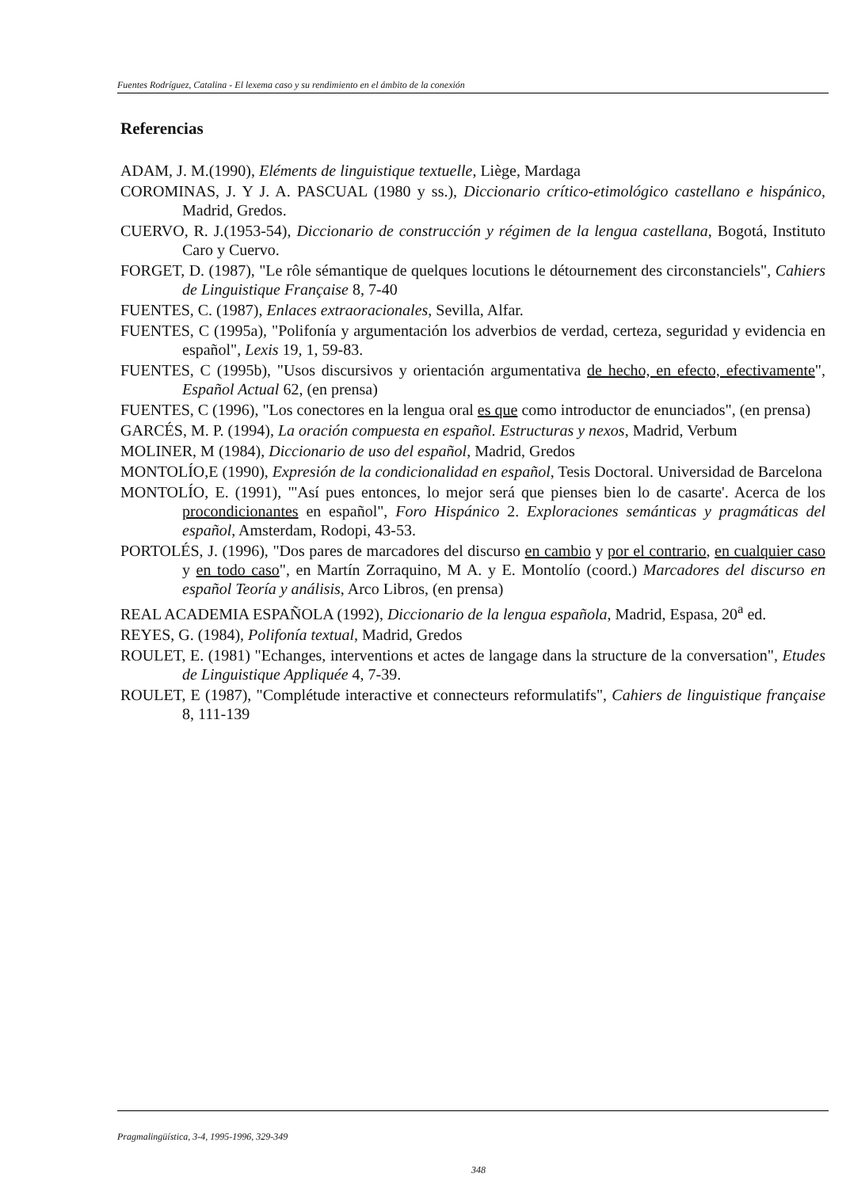Fuentes Rodríguez, Catalina - El lexema caso y su rendimiento en el ámbito de la conexión
Referencias
ADAM, J. M.(1990), Eléments de linguistique textuelle, Liège, Mardaga
COROMINAS, J. Y J. A. PASCUAL (1980 y ss.), Diccionario crítico-etimológico castellano e hispánico, Madrid, Gredos.
CUERVO, R. J.(1953-54), Diccionario de construcción y régimen de la lengua castellana, Bogotá, Instituto Caro y Cuervo.
FORGET, D. (1987), "Le rôle sémantique de quelques locutions le détournement des circonstanciels", Cahiers de Linguistique Française 8, 7-40
FUENTES, C. (1987), Enlaces extraoracionales, Sevilla, Alfar.
FUENTES, C (1995a), "Polifonía y argumentación los adverbios de verdad, certeza, seguridad y evidencia en español", Lexis 19, 1, 59-83.
FUENTES, C (1995b), "Usos discursivos y orientación argumentativa de hecho, en efecto, efectivamente", Español Actual 62, (en prensa)
FUENTES, C (1996), "Los conectores en la lengua oral es que como introductor de enunciados", (en prensa)
GARCÉS, M. P. (1994), La oración compuesta en español. Estructuras y nexos, Madrid, Verbum
MOLINER, M (1984), Diccionario de uso del español, Madrid, Gredos
MONTOLÍO,E (1990), Expresión de la condicionalidad en español, Tesis Doctoral. Universidad de Barcelona
MONTOLÍO, E. (1991), "'Así pues entonces, lo mejor será que pienses bien lo de casarte'. Acerca de los procondicionantes en español", Foro Hispánico 2. Exploraciones semánticas y pragmáticas del español, Amsterdam, Rodopi, 43-53.
PORTOLÉS, J. (1996), "Dos pares de marcadores del discurso en cambio y por el contrario, en cualquier caso y en todo caso", en Martín Zorraquino, M A. y E. Montolío (coord.) Marcadores del discurso en español Teoría y análisis, Arco Libros, (en prensa)
REAL ACADEMIA ESPAÑOLA (1992), Diccionario de la lengua española, Madrid, Espasa, 20<sup>a</sup> ed.
REYES, G. (1984), Polifonía textual, Madrid, Gredos
ROULET, E. (1981) "Echanges, interventions et actes de langage dans la structure de la conversation", Etudes de Linguistique Appliquée 4, 7-39.
ROULET, E (1987), "Complétude interactive et connecteurs reformulatifs", Cahiers de linguistique française 8, 111-139
Pragmalingüística, 3-4, 1995-1996, 329-349
348